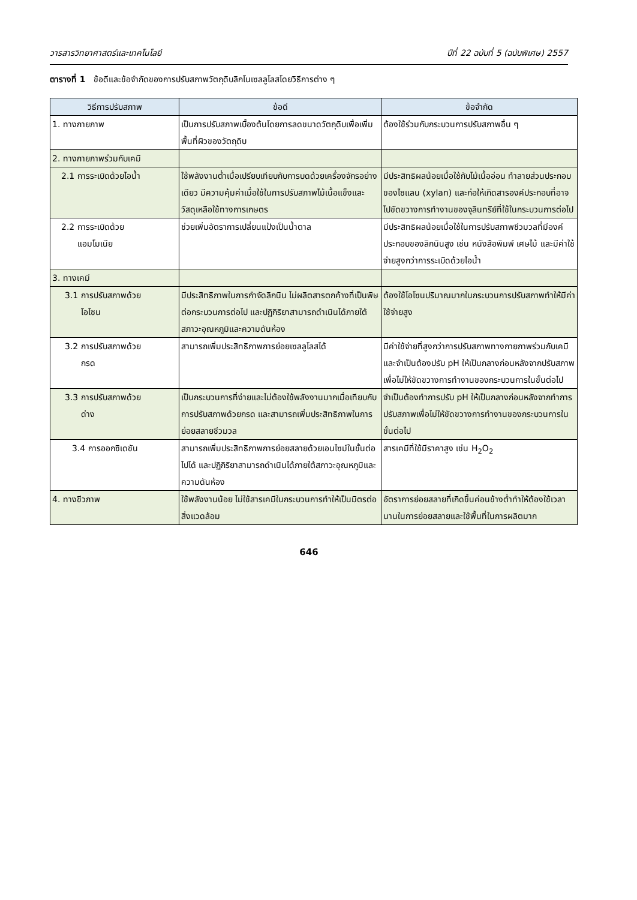วารสารวิทยาศาสตร์และเทคโนโลยี ปีที่ 22 ฉบับที่ 5 (ฉบับพิเศษ) 2557
ตารางที่ 1 ข้อดีและข้อจำกัดของการปรับสภาพวัตถุดิบลิกโนเซลลูโลสโดยวิธีการต่าง ๆ
| วิธีการปรับสภาพ | ข้อดี | ข้อจำกัด |
| --- | --- | --- |
| 1. ทางกายภาพ | เป็นการปรับสภาพเบื้องต้นโดยการลดขนาดวัตถุดิบเพื่อเพิ่มพื้นที่ผิวของวัตถุดิบ | ต้องใช้ร่วมกับกระบวนการปรับสภาพอื่น ๆ |
| 2. ทางกายภาพร่วมกับเคมี | | |
| 2.1 การระเบิดด้วยไอน้ำ | ใช้พลังงานต่ำเมื่อเปรียบเทียบกับการบดด้วยเครื่องจักรอย่างเดียว มีความคุ้มค่าเมื่อใช้ในการปรับสภาพไม้เนื้อแข็งและวัสดุเหลือใช้ทางการเกษตร | มีประสิทธิผลน้อยเมื่อใช้กับไม้เนื้ออ่อน ทำลายส่วนประกอบของไซแลน (xylan) และก่อให้เกิดสารองค์ประกอบที่อาจไปขัดขวางการทำงานของจุลินทรีย์ที่ใช้ในกระบวนการต่อไป |
| 2.2 การระเบิดด้วย แอมโมเนีย | ช่วยเพิ่มอัตราการเปลี่ยนแป้งเป็นน้ำตาล | มีประสิทธิผลน้อยเมื่อใช้ในการปรับสภาพชีวมวลที่มีองค์ประกอบของลิกนินสูง เช่น หนังสือพิมพ์ เศษไม้ และมีค่าใช้จ่ายสูงกว่าการระเบิดด้วยไอน้ำ |
| 3. ทางเคมี | | |
| 3.1 การปรับสภาพด้วย โอโซน | มีประสิทธิภาพในการกำจัดลิกนิน ไม่ผลิตสารตกค้างที่เป็นพิษต่อกระบวนการต่อไป และปฏิกิริยาสามารถดำเนินได้ภายใต้สภาวะอุณหภูมิและความดันห้อง | ต้องใช้โอโซนปริมาณมากในกระบวนการปรับสภาพทำให้มีค่าใช้จ่ายสูง |
| 3.2 การปรับสภาพด้วย กรด | สามารถเพิ่มประสิทธิภาพการย่อยเซลลูโลสได้ | มีค่าใช้จ่ายที่สูงกว่าการปรับสภาพทางกายภาพร่วมกับเคมี และจำเป็นต้องปรับ pH ให้เป็นกลางก่อนหลังจากปรับสภาพเพื่อไม่ให้ขัดขวางการทำงานของกระบวนการในขั้นต่อไป |
| 3.3 การปรับสภาพด้วย ด่าง | เป็นกระบวนการที่ง่ายและไม่ต้องใช้พลังงานมากเมื่อเทียบกับการปรับสภาพด้วยกรด และสามารถเพิ่มประสิทธิภาพในการย่อยสลายชีวมวล | จำเป็นต้องทำการปรับ pH ให้เป็นกลางก่อนหลังจากทำการปรับสภาพเพื่อไม่ให้ขัดขวางการทำงานของกระบวนการในขั้นต่อไป |
| 3.4 การออกซิเดชัน | สามารถเพิ่มประสิทธิภาพการย่อยสลายด้วยเอนไซม์ในขั้นต่อไปได้ และปฏิกิริยาสามารถดำเนินได้ภายใต้สภาวะอุณหภูมิและความดันห้อง | สารเคมีที่ใช้มีราคาสูง เช่น H<sub>2</sub>O<sub>2</sub> |
| 4. ทางชีวภาพ | ใช้พลังงานน้อย ไม่ใช้สารเคมีในกระบวนการทำให้เป็นมิตรต่อสิ่งแวดล้อม | อัตราการย่อยสลายที่เกิดขึ้นค่อนข้างต่ำทำให้ต้องใช้เวลานานในการย่อยสลายและใช้พื้นที่ในการผลิตมาก |
646